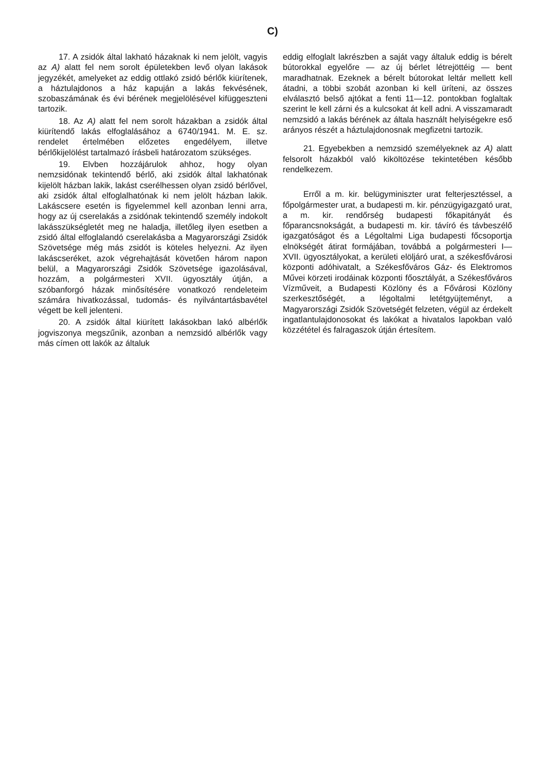C)
17. A zsidók által lakható házaknak ki nem jelölt, vagyis az A) alatt fel nem sorolt épületekben levő olyan lakások jegyzékét, amelyeket az eddig ottlakó zsidó bérlők kiürítenek, a háztulajdonos a ház kapuján a lakás fekvésének, szobaszámának és évi bérének megjelölésével kifüggeszteni tartozik.
18. Az A) alatt fel nem sorolt házakban a zsidók által kiürítendő lakás elfoglalásához a 6740/1941. M. E. sz. rendelet értelmében előzetes engedélyem, illetve bérlőkijelölést tartalmazó írásbeli határozatom szükséges.
19. Elvben hozzájárulok ahhoz, hogy olyan nemzsidónak tekintendő bérlő, aki zsidók által lakhatónak kijelölt házban lakik, lakást cserélhessen olyan zsidó bérlővel, aki zsidók által elfoglalhatónak ki nem jelölt házban lakik. Lakáscsere esetén is figyelemmel kell azonban lenni arra, hogy az új cserelakás a zsidónak tekintendő személy indokolt lakásszükségletét meg ne haladja, illetőleg ilyen esetben a zsidó által elfoglalandó cserelakásba a Magyarországi Zsidók Szövetsége még más zsidót is köteles helyezni. Az ilyen lakáscseréket, azok végrehajtását követően három napon belül, a Magyarországi Zsidók Szövetsége igazolásával, hozzám, a polgármesteri XVII. ügyosztály útján, a szóbanforgó házak minősítésére vonatkozó rendeleteim számára hivatkozással, tudomás- és nyilvántartásbavétel végett be kell jelenteni.
20. A zsidók által kiürített lakásokban lakó albérlők jogviszonya megszűnik, azonban a nemzsidó albérlők vagy más címen ott lakók az általuk
eddig elfoglalt lakrészben a saját vagy általuk eddig is bérelt bútorokkal egyelőre — az új bérlet létrejöttéig — bent maradhatnak. Ezeknek a bérelt bútorokat leltár mellett kell átadni, a többi szobát azonban ki kell üríteni, az összes elválasztó belső ajtókat a fenti 11—12. pontokban foglaltak szerint le kell zárni és a kulcsokat át kell adni. A visszamaradt nemzsidó a lakás bérének az általa használt helyiségekre eső arányos részét a háztulajdonosnak megfizetni tartozik.
21. Egyebekben a nemzsidó személyeknek az A) alatt felsorolt házakból való kiköltözése tekintetében később rendelkezem.
Erről a m. kir. belügyminiszter urat felterjesztéssel, a főpolgármester urat, a budapesti m. kir. pénzügyigazgató urat, a m. kir. rendőrség budapesti főkapitányát és főparancsnokságát, a budapesti m. kir. távíró és távbeszélő igazgatóságot és a Légoltalmi Liga budapesti főcsoportja elnökségét átirat formájában, továbbá a polgármesteri I—XVII. ügyosztályokat, a kerületi elöljáró urat, a székesfővárosi központi adóhivatalt, a Székesfőváros Gáz- és Elektromos Művei körzeti irodáinak központi főosztályát, a Székesfőváros Vízműveit, a Budapesti Közlöny és a Fővárosi Közlöny szerkesztőségét, a légoltalmi letétgyüjteményt, a Magyarországi Zsidók Szövetségét felzeten, végül az érdekelt ingatlantulajdonosokat és lakókat a hivatalos lapokban való közzététel és falragaszok útján értesítem.